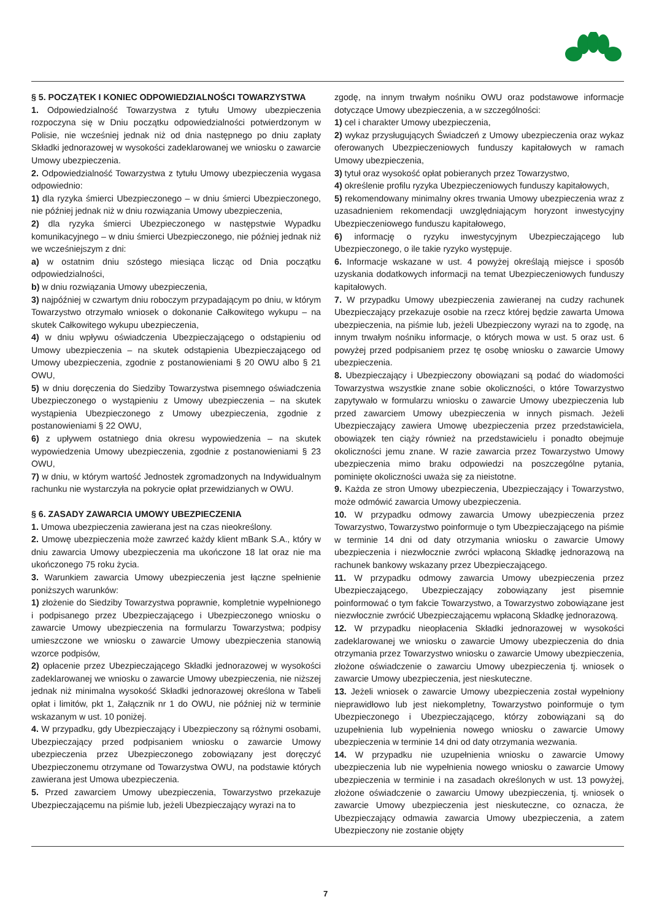§ 5. POCZĄTEK I KONIEC ODPOWIEDZIALNOŚCI TOWARZYSTWA
1. Odpowiedzialność Towarzystwa z tytułu Umowy ubezpieczenia rozpoczyna się w Dniu początku odpowiedzialności potwierdzonym w Polisie, nie wcześniej jednak niż od dnia następnego po dniu zapłaty Składki jednorazowej w wysokości zadeklarowanej we wniosku o zawarcie Umowy ubezpieczenia.
2. Odpowiedzialność Towarzystwa z tytułu Umowy ubezpieczenia wygasa odpowiednio:
1) dla ryzyka śmierci Ubezpieczonego – w dniu śmierci Ubezpieczonego, nie później jednak niż w dniu rozwiązania Umowy ubezpieczenia,
2) dla ryzyka śmierci Ubezpieczonego w następstwie Wypadku komunikacyjnego – w dniu śmierci Ubezpieczonego, nie później jednak niż we wcześniejszym z dni:
a) w ostatnim dniu szóstego miesiąca licząc od Dnia początku odpowiedzialności,
b) w dniu rozwiązania Umowy ubezpieczenia,
3) najpóźniej w czwartym dniu roboczym przypadającym po dniu, w którym Towarzystwo otrzymało wniosek o dokonanie Całkowitego wykupu – na skutek Całkowitego wykupu ubezpieczenia,
4) w dniu wpływu oświadczenia Ubezpieczającego o odstąpieniu od Umowy ubezpieczenia – na skutek odstąpienia Ubezpieczającego od Umowy ubezpieczenia, zgodnie z postanowieniami § 20 OWU albo § 21 OWU,
5) w dniu doręczenia do Siedziby Towarzystwa pisemnego oświadczenia Ubezpieczonego o wystąpieniu z Umowy ubezpieczenia – na skutek wystąpienia Ubezpieczonego z Umowy ubezpieczenia, zgodnie z postanowieniami § 22 OWU,
6) z upływem ostatniego dnia okresu wypowiedzenia – na skutek wypowiedzenia Umowy ubezpieczenia, zgodnie z postanowieniami § 23 OWU,
7) w dniu, w którym wartość Jednostek zgromadzonych na Indywidualnym rachunku nie wystarczyła na pokrycie opłat przewidzianych w OWU.
§ 6. ZASADY ZAWARCIA UMOWY UBEZPIECZENIA
1. Umowa ubezpieczenia zawierana jest na czas nieokreślony.
2. Umowę ubezpieczenia może zawrzeć każdy klient mBank S.A., który w dniu zawarcia Umowy ubezpieczenia ma ukończone 18 lat oraz nie ma ukończonego 75 roku życia.
3. Warunkiem zawarcia Umowy ubezpieczenia jest łączne spełnienie poniższych warunków:
1) złożenie do Siedziby Towarzystwa poprawnie, kompletnie wypełnionego i podpisanego przez Ubezpieczającego i Ubezpieczonego wniosku o zawarcie Umowy ubezpieczenia na formularzu Towarzystwa; podpisy umieszczone we wniosku o zawarcie Umowy ubezpieczenia stanowią wzorce podpisów,
2) opłacenie przez Ubezpieczającego Składki jednorazowej w wysokości zadeklarowanej we wniosku o zawarcie Umowy ubezpieczenia, nie niższej jednak niż minimalna wysokość Składki jednorazowej określona w Tabeli opłat i limitów, pkt 1, Załącznik nr 1 do OWU, nie później niż w terminie wskazanym w ust. 10 poniżej.
4. W przypadku, gdy Ubezpieczający i Ubezpieczony są różnymi osobami, Ubezpieczający przed podpisaniem wniosku o zawarcie Umowy ubezpieczenia przez Ubezpieczonego zobowiązany jest doręczyć Ubezpieczonemu otrzymane od Towarzystwa OWU, na podstawie których zawierana jest Umowa ubezpieczenia.
5. Przed zawarciem Umowy ubezpieczenia, Towarzystwo przekazuje Ubezpieczającemu na piśmie lub, jeżeli Ubezpieczający wyrazi na to
zgodę, na innym trwałym nośniku OWU oraz podstawowe informacje dotyczące Umowy ubezpieczenia, a w szczególności:
1) cel i charakter Umowy ubezpieczenia,
2) wykaz przysługujących Świadczeń z Umowy ubezpieczenia oraz wykaz oferowanych Ubezpieczeniowych funduszy kapitałowych w ramach Umowy ubezpieczenia,
3) tytuł oraz wysokość opłat pobieranych przez Towarzystwo,
4) określenie profilu ryzyka Ubezpieczeniowych funduszy kapitałowych,
5) rekomendowany minimalny okres trwania Umowy ubezpieczenia wraz z uzasadnieniem rekomendacji uwzględniającym horyzont inwestycyjny Ubezpieczeniowego funduszu kapitałowego,
6) informację o ryzyku inwestycyjnym Ubezpieczającego lub Ubezpieczonego, o ile takie ryzyko występuje.
6. Informacje wskazane w ust. 4 powyżej określają miejsce i sposób uzyskania dodatkowych informacji na temat Ubezpieczeniowych funduszy kapitałowych.
7. W przypadku Umowy ubezpieczenia zawieranej na cudzy rachunek Ubezpieczający przekazuje osobie na rzecz której będzie zawarta Umowa ubezpieczenia, na piśmie lub, jeżeli Ubezpieczony wyrazi na to zgodę, na innym trwałym nośniku informacje, o których mowa w ust. 5 oraz ust. 6 powyżej przed podpisaniem przez tę osobę wniosku o zawarcie Umowy ubezpieczenia.
8. Ubezpieczający i Ubezpieczony obowiązani są podać do wiadomości Towarzystwa wszystkie znane sobie okoliczności, o które Towarzystwo zapytywało w formularzu wniosku o zawarcie Umowy ubezpieczenia lub przed zawarciem Umowy ubezpieczenia w innych pismach. Jeżeli Ubezpieczający zawiera Umowę ubezpieczenia przez przedstawiciela, obowiązek ten ciąży również na przedstawicielu i ponadto obejmuje okoliczności jemu znane. W razie zawarcia przez Towarzystwo Umowy ubezpieczenia mimo braku odpowiedzi na poszczególne pytania, pominięte okoliczności uważa się za nieistotne.
9. Każda ze stron Umowy ubezpieczenia, Ubezpieczający i Towarzystwo, może odmówić zawarcia Umowy ubezpieczenia.
10. W przypadku odmowy zawarcia Umowy ubezpieczenia przez Towarzystwo, Towarzystwo poinformuje o tym Ubezpieczającego na piśmie w terminie 14 dni od daty otrzymania wniosku o zawarcie Umowy ubezpieczenia i niezwłocznie zwróci wpłaconą Składkę jednorazową na rachunek bankowy wskazany przez Ubezpieczającego.
11. W przypadku odmowy zawarcia Umowy ubezpieczenia przez Ubezpieczającego, Ubezpieczający zobowiązany jest pisemnie poinformować o tym fakcie Towarzystwo, a Towarzystwo zobowiązane jest niezwłocznie zwrócić Ubezpieczającemu wpłaconą Składkę jednorazową.
12. W przypadku nieopłacenia Składki jednorazowej w wysokości zadeklarowanej we wniosku o zawarcie Umowy ubezpieczenia do dnia otrzymania przez Towarzystwo wniosku o zawarcie Umowy ubezpieczenia, złożone oświadczenie o zawarciu Umowy ubezpieczenia tj. wniosek o zawarcie Umowy ubezpieczenia, jest nieskuteczne.
13. Jeżeli wniosek o zawarcie Umowy ubezpieczenia został wypełniony nieprawidłowo lub jest niekompletny, Towarzystwo poinformuje o tym Ubezpieczonego i Ubezpieczającego, którzy zobowiązani są do uzupełnienia lub wypełnienia nowego wniosku o zawarcie Umowy ubezpieczenia w terminie 14 dni od daty otrzymania wezwania.
14. W przypadku nie uzupełnienia wniosku o zawarcie Umowy ubezpieczenia lub nie wypełnienia nowego wniosku o zawarcie Umowy ubezpieczenia w terminie i na zasadach określonych w ust. 13 powyżej, złożone oświadczenie o zawarciu Umowy ubezpieczenia, tj. wniosek o zawarcie Umowy ubezpieczenia jest nieskuteczne, co oznacza, że Ubezpieczający odmawia zawarcia Umowy ubezpieczenia, a zatem Ubezpieczony nie zostanie objęty
7